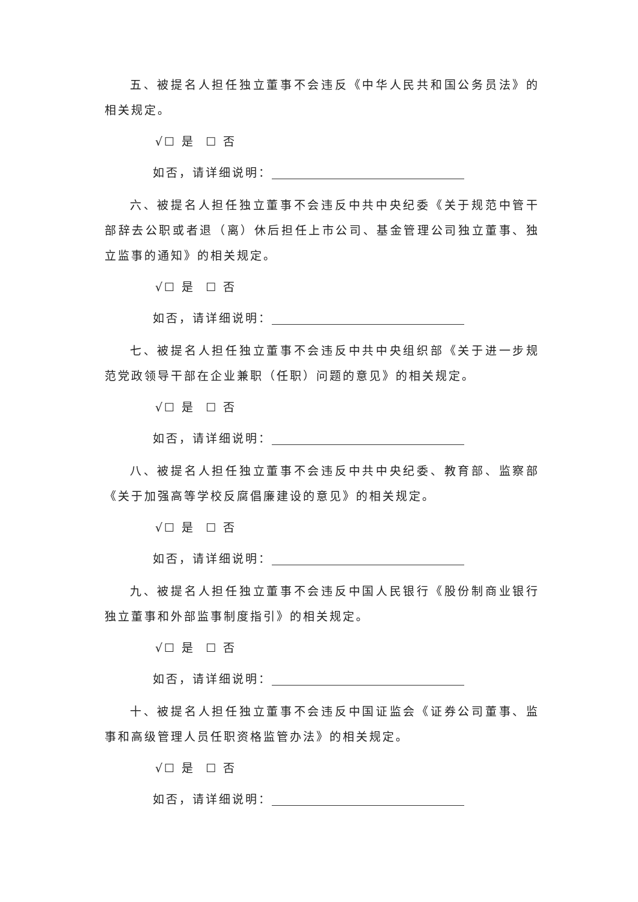五、被提名人担任独立董事不会违反《中华人民共和国公务员法》的相关规定。
√☐ 是 ☐ 否
如否，请详细说明：
六、被提名人担任独立董事不会违反中共中央纪委《关于规范中管干部辞去公职或者退（离）休后担任上市公司、基金管理公司独立董事、独立监事的通知》的相关规定。
√☐ 是 ☐ 否
如否，请详细说明：
七、被提名人担任独立董事不会违反中共中央组织部《关于进一步规范党政领导干部在企业兼职（任职）问题的意见》的相关规定。
√☐ 是 ☐ 否
如否，请详细说明：
八、被提名人担任独立董事不会违反中共中央纪委、教育部、监察部《关于加强高等学校反腐倡廉建设的意见》的相关规定。
√☐ 是 ☐ 否
如否，请详细说明：
九、被提名人担任独立董事不会违反中国人民银行《股份制商业银行独立董事和外部监事制度指引》的相关规定。
√☐ 是 ☐ 否
如否，请详细说明：
十、被提名人担任独立董事不会违反中国证监会《证券公司董事、监事和高级管理人员任职资格监管办法》的相关规定。
√☐ 是 ☐ 否
如否，请详细说明：